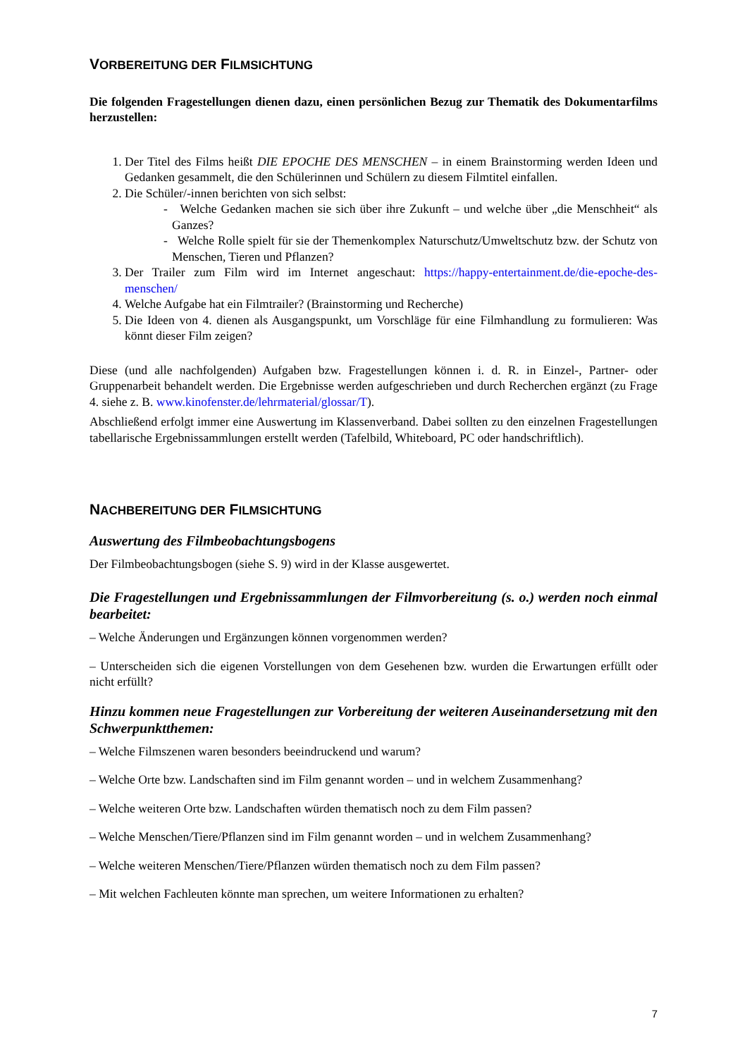VORBEREITUNG DER FILMSICHTUNG
Die folgenden Fragestellungen dienen dazu, einen persönlichen Bezug zur Thematik des Dokumentarfilms herzustellen:
1. Der Titel des Films heißt DIE EPOCHE DES MENSCHEN – in einem Brainstorming werden Ideen und Gedanken gesammelt, die den Schülerinnen und Schülern zu diesem Filmtitel einfallen.
2. Die Schüler/-innen berichten von sich selbst:
- Welche Gedanken machen sie sich über ihre Zukunft – und welche über „die Menschheit“ als Ganzes?
- Welche Rolle spielt für sie der Themenkomplex Naturschutz/Umweltschutz bzw. der Schutz von Menschen, Tieren und Pflanzen?
3. Der Trailer zum Film wird im Internet angeschaut: https://happy-entertainment.de/die-epoche-des-menschen/
4. Welche Aufgabe hat ein Filmtrailer? (Brainstorming und Recherche)
5. Die Ideen von 4. dienen als Ausgangspunkt, um Vorschläge für eine Filmhandlung zu formulieren: Was könnt dieser Film zeigen?
Diese (und alle nachfolgenden) Aufgaben bzw. Fragestellungen können i. d. R. in Einzel-, Partner- oder Gruppenarbeit behandelt werden. Die Ergebnisse werden aufgeschrieben und durch Recherchen ergänzt (zu Frage 4. siehe z. B. www.kinofenster.de/lehrmaterial/glossar/T).
Abschließend erfolgt immer eine Auswertung im Klassenverband. Dabei sollten zu den einzelnen Fragestellungen tabellarische Ergebnissammlungen erstellt werden (Tafelbild, Whiteboard, PC oder handschriftlich).
NACHBEREITUNG DER FILMSICHTUNG
Auswertung des Filmbeobachtungsbogens
Der Filmbeobachtungsbogen (siehe S. 9) wird in der Klasse ausgewertet.
Die Fragestellungen und Ergebnissammlungen der Filmvorbereitung (s. o.) werden noch einmal bearbeitet:
– Welche Änderungen und Ergänzungen können vorgenommen werden?
– Unterscheiden sich die eigenen Vorstellungen von dem Gesehenen bzw. wurden die Erwartungen erfüllt oder nicht erfüllt?
Hinzu kommen neue Fragestellungen zur Vorbereitung der weiteren Auseinandersetzung mit den Schwerpunktthemen:
– Welche Filmszenen waren besonders beeindruckend und warum?
– Welche Orte bzw. Landschaften sind im Film genannt worden – und in welchem Zusammenhang?
– Welche weiteren Orte bzw. Landschaften würden thematisch noch zu dem Film passen?
– Welche Menschen/Tiere/Pflanzen sind im Film genannt worden – und in welchem Zusammenhang?
– Welche weiteren Menschen/Tiere/Pflanzen würden thematisch noch zu dem Film passen?
– Mit welchen Fachleuten könnte man sprechen, um weitere Informationen zu erhalten?
7